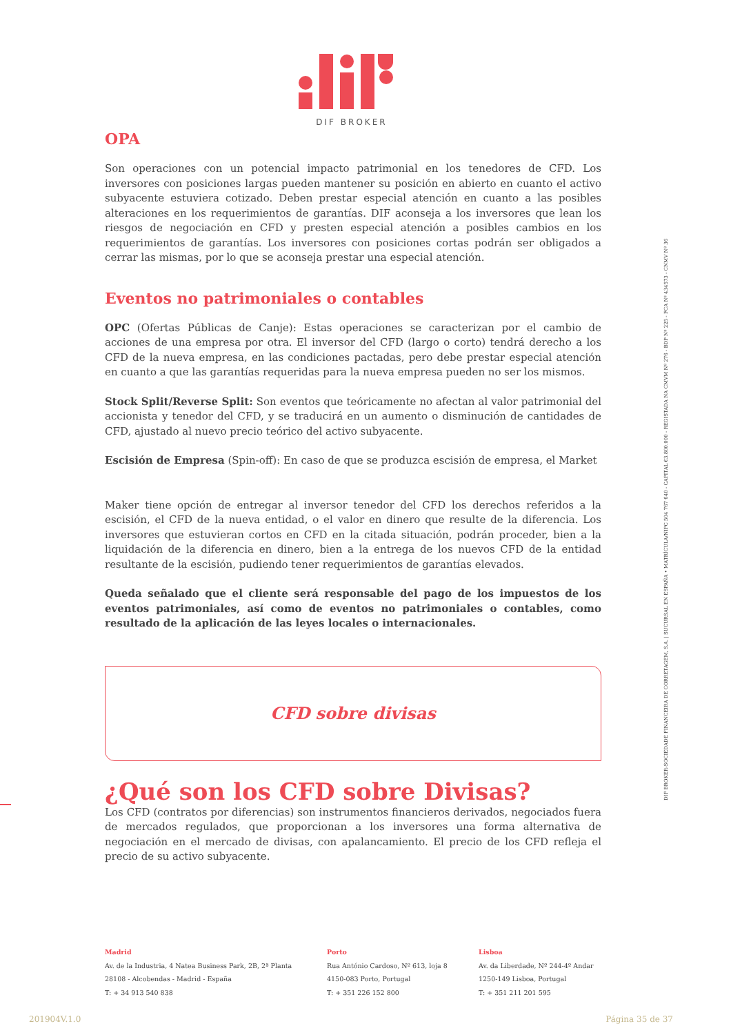DIF BROKER
DIF BROKER-SOCIEDADE FINANCEIRA DE CORRETAGEM, S.A. | SUCURSAL EN ESPAÑA • MATRÍCULA/NIPC 504 767 640 - CAPITAL €3.800.000 - REGISTADA NA CMVM Nº 276 - BDP Nº 225 - FCA Nº 434573 - CNMV Nº 36
OPA
Son operaciones con un potencial impacto patrimonial en los tenedores de CFD. Los inversores con posiciones largas pueden mantener su posición en abierto en cuanto el activo subyacente estuviera cotizado. Deben prestar especial atención en cuanto a las posibles alteraciones en los requerimientos de garantías. DIF aconseja a los inversores que lean los riesgos de negociación en CFD y presten especial atención a posibles cambios en los requerimientos de garantías. Los inversores con posiciones cortas podrán ser obligados a cerrar las mismas, por lo que se aconseja prestar una especial atención.
Eventos no patrimoniales o contables
OPC (Ofertas Públicas de Canje): Estas operaciones se caracterizan por el cambio de acciones de una empresa por otra. El inversor del CFD (largo o corto) tendrá derecho a los CFD de la nueva empresa, en las condiciones pactadas, pero debe prestar especial atención en cuanto a que las garantías requeridas para la nueva empresa pueden no ser los mismos.
Stock Split/Reverse Split: Son eventos que teóricamente no afectan al valor patrimonial del accionista y tenedor del CFD, y se traducirá en un aumento o disminución de cantidades de CFD, ajustado al nuevo precio teórico del activo subyacente.
Escisión de Empresa (Spin-off): En caso de que se produzca escisión de empresa, el Market
Maker tiene opción de entregar al inversor tenedor del CFD los derechos referidos a la escisión, el CFD de la nueva entidad, o el valor en dinero que resulte de la diferencia. Los inversores que estuvieran cortos en CFD en la citada situación, podrán proceder, bien a la liquidación de la diferencia en dinero, bien a la entrega de los nuevos CFD de la entidad resultante de la escisión, pudiendo tener requerimientos de garantías elevados.
Queda señalado que el cliente será responsable del pago de los impuestos de los eventos patrimoniales, así como de eventos no patrimoniales o contables, como resultado de la aplicación de las leyes locales o internacionales.
CFD sobre divisas
¿Qué son los CFD sobre Divisas?
Los CFD (contratos por diferencias) son instrumentos financieros derivados, negociados fuera de mercados regulados, que proporcionan a los inversores una forma alternativa de negociación en el mercado de divisas, con apalancamiento. El precio de los CFD refleja el precio de su activo subyacente.
Madrid
Av. de la Industria, 4 Natea Business Park, 2B, 2ª Planta
28108 - Alcobendas - Madrid - España
T: + 34 913 540 838
Porto
Rua António Cardoso, Nº 613, loja 8
4150-083 Porto, Portugal
T: + 351 226 152 800
Lisboa
Av. da Liberdade, Nº 244-4º Andar
1250-149 Lisboa, Portugal
T: + 351 211 201 595
201904V.1.0 Página 35 de 37